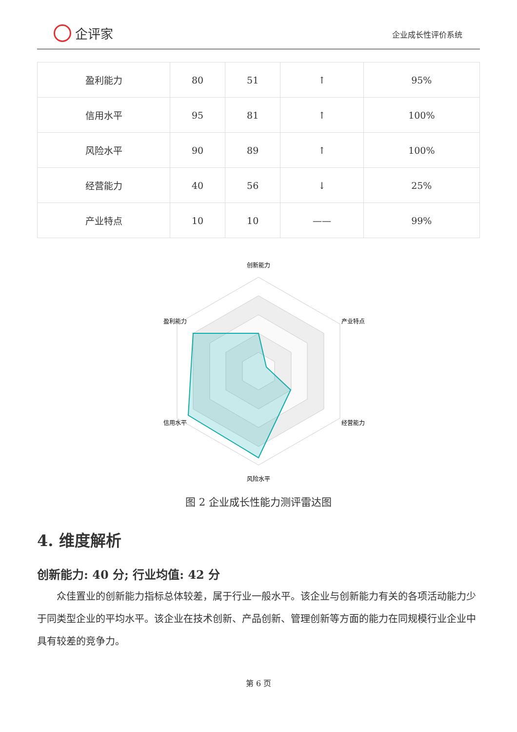企评家
企业成长性评价系统
| 盈利能力 | 80 | 51 | ↑ | 95% |
| 信用水平 | 95 | 81 | ↑ | 100% |
| 风险水平 | 90 | 89 | ↑ | 100% |
| 经营能力 | 40 | 56 | ↓ | 25% |
| 产业特点 | 10 | 10 | —— | 99% |
创新能力
产业特点
经营能力
风险水平
信用水平
盈利能力
图 2 企业成长性能力测评雷达图
4. 维度解析
创新能力: 40 分; 行业均值: 42 分
众佳置业的创新能力指标总体较差，属于行业一般水平。该企业与创新能力有关的各项活动能力少于同类型企业的平均水平。该企业在技术创新、产品创新、管理创新等方面的能力在同规模行业企业中具有较差的竞争力。
第 6 页